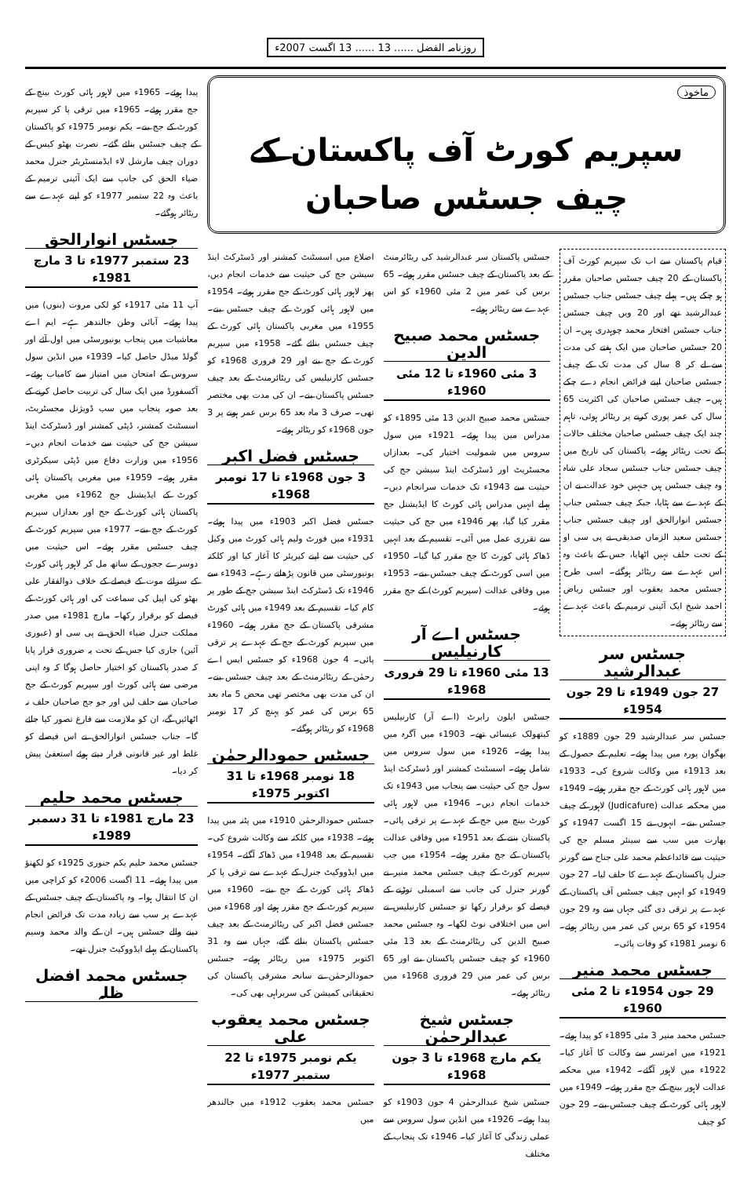روزنامہ الفضل ...... 13 ...... 13 اگست 2007ء
ماخوذ
سپریم کورٹ آف پاکستان کے چیف جسٹس صاحبان
قیام پاکستان سے اب تک سپریم کورٹ آف پاکستان کے 20 چیف جسٹس صاحبان مقرر ہو چکے ہیں۔ پہلے چیف جسٹس جناب جسٹس عبدالرشید تھے اور 20 ویں چیف جسٹس جناب جسٹس افتخار محمد چوہدری ہیں۔ ان 20 جسٹس صاحبان میں ایک ہفتے کی مدت سے لے کر 8 سال کی مدت تک کے چیف جسٹس صاحبان اپنے فرائض انجام دے چکے ہیں۔ چیف جسٹس صاحبان کی اکثریت 65 سال کی عمر پوری کرنے پر ریٹائر ہوئی، تاہم چند ایک چیف جسٹس صاحبان مختلف حالات کے تحت ریٹائر ہوئے۔ پاکستان کی تاریخ میں چیف جسٹس جناب جسٹس سجاد علی شاہ وہ چیف جسٹس ہیں جنہیں خود عدالت نے ان کے عہدے سے ہٹایا، جبکہ چیف جسٹس جناب جسٹس انوارالحق اور چیف جسٹس جناب جسٹس سعید الزماں صدیقی نے پی سی او کے تحت حلف نہیں اٹھایا، جس کے باعث وہ اس عہدے سے ریٹائر ہوگئے۔ اسی طرح جسٹس محمد یعقوب اور جسٹس ریاض احمد شیخ ایک آئینی ترمیم کے باعث عہدے سے ریٹائر ہوئے۔
جسٹس سر عبدالرشید
27 جون 1949ء تا 29 جون 1954ء
جسٹس سر عبدالرشید 29 جون 1889ء کو بھگوان پورہ میں پیدا ہوئے۔ تعلیم کے حصول کے بعد 1913ء میں وکالت شروع کی۔ 1933ء میں لاہور ہائی کورٹ کے جج مقرر ہوئے۔ 1949ء میں محکمہ عدالت (Judicafure) لاہور کے چیف جسٹس بنے۔ انہوں نے 15 اگست 1947ء کو بھارت میں سب سے سینئر مسلم جج کی حیثیت سے قائداعظم محمد علی جناح سے گورنر جنرل پاکستان کے عہدے کا حلف لیا۔ 27 جون 1949ء کو انہیں چیف جسٹس آف پاکستان کے عہدے پر ترقی دی گئی جہاں سے وہ 29 جون 1954ء کو 65 برس کی عمر میں ریٹائر ہوئے۔ 6 نومبر 1981ء کو وفات پائی۔
جسٹس محمد منیر
29 جون 1954ء تا 2 مئی 1960ء
جسٹس محمد منیر 3 مئی 1895ء کو پیدا ہوئے۔ 1921ء میں امرتسر سے وکالت کا آغاز کیا۔ 1922ء میں لاہور آگئے۔ 1942ء میں محکمہ عدالت لاہور بینچ کے جج مقرر ہوئے۔ 1949ء میں لاہور ہائی کورٹ کے چیف جسٹس بنے۔ 29 جون کو چیف
جسٹس پاکستان سر عبدالرشید کی ریٹائرمنٹ کے بعد پاکستان کے چیف جسٹس مقرر ہوئے۔ 65 برس کی عمر میں 2 مئی 1960ء کو اس عہدے سے ریٹائر ہوئے۔
جسٹس محمد صبیح الدین
3 مئی 1960ء تا 12 مئی 1960ء
جسٹس محمد صبیح الدین 13 مئی 1895ء کو مدراس میں پیدا ہوئے۔ 1921ء میں سول سروس میں شمولیت اختیار کی۔ بعدازاں مجسٹریٹ اور ڈسٹرکٹ اینڈ سیشن جج کی حیثیت سے 1943ء تک خدمات سرانجام دیں۔ پہلے انہیں مدراس ہائی کورٹ کا ایڈیشنل جج مقرر کیا گیا، پھر 1946ء میں جج کی حیثیت سے تقرری عمل میں آئی۔ تقسیم کے بعد انہیں ڈھاکہ ہائی کورٹ کا جج مقرر کیا گیا۔ 1950ء میں اسی کورٹ کے چیف جسٹس بنے۔ 1953ء میں وفاقی عدالت (سپریم کورٹ) کے جج مقرر ہوئے۔
جسٹس اے آر کارنیلیس
13 مئی 1960ء تا 29 فروری 1968ء
جسٹس ایلون رابرٹ (اے آر) کارنیلیس کیتھولک عیسائی تھے۔ 1903ء میں آگرہ میں پیدا ہوئے۔ 1926ء میں سول سروس میں شامل ہوئے۔ اسسٹنٹ کمشنر اور ڈسٹرکٹ اینڈ سول جج کی حیثیت سے پنجاب میں 1943ء تک خدمات انجام دیں۔ 1946ء میں لاہور ہائی کورٹ بینچ میں جج کے عہدے پر ترقی پائی۔ پاکستان بننے کے بعد 1951ء میں وفاقی عدالت پاکستان کے جج مقرر ہوئے۔ 1954ء میں جب سپریم کورٹ کے چیف جسٹس محمد منیر نے گورنر جنرل کی جانب سے اسمبلی توڑنے کے فیصلے کو برقرار رکھا تو جسٹس کارنیلیس نے اس میں اختلافی نوٹ لکھا۔ وہ جسٹس محمد صبیح الدین کی ریٹائرمنٹ کے بعد 13 مئی 1960ء کو چیف جسٹس پاکستان بنے اور 65 برس کی عمر میں 29 فروری 1968ء میں ریٹائر ہوئے۔
جسٹس شیخ عبدالرحمٰن
یکم مارچ 1968ء تا 3 جون 1968ء
جسٹس شیخ عبدالرحمٰن 4 جون 1903ء کو پیدا ہوئے۔ 1926ء میں انڈین سول سروس سے عملی زندگی کا آغاز کیا۔ 1946ء تک پنجاب کے مختلف
اضلاع میں اسسٹنٹ کمشنر اور ڈسٹرکٹ اینڈ سیشن جج کی حیثیت سے خدمات انجام دیں، پھر لاہور ہائی کورٹ کے جج مقرر ہوئے۔ 1954ء میں لاہور ہائی کورٹ کے چیف جسٹس بنے۔ 1955ء میں مغربی پاکستان ہائی کورٹ کے چیف جسٹس بنائے گئے۔ 1958ء میں سپریم کورٹ کے جج بنے اور 29 فروری 1968ء کو جسٹس کارنیلیس کی ریٹائرمنٹ کے بعد چیف جسٹس پاکستان بنے۔ ان کی مدت بھی مختصر تھی۔ صرف 3 ماہ بعد 65 برس عمر ہونے پر 3 جون 1968ء کو ریٹائر ہوئے۔
جسٹس فضل اکبر
3 جون 1968ء تا 17 نومبر 1968ء
جسٹس فضل اکبر 1903ء میں پیدا ہوئے۔ 1931ء میں فورٹ ولیم ہائی کورٹ میں وکیل کی حیثیت سے اپنے کیریئر کا آغاز کیا اور کلکتہ یونیورسٹی میں قانون پڑھاتے رہے۔ 1943ء سے 1946ء تک ڈسٹرکٹ اینڈ سیشن جج کے طور پر کام کیا۔ تقسیم کے بعد 1949ء میں ہائی کورٹ مشرقی پاکستان کے جج مقرر ہوئے۔ 1960ء میں سپریم کورٹ کے جج کے عہدے پر ترقی پائی۔ 4 جون 1968ء کو جسٹس ایس اے رحمٰن کے ریٹائرمنٹ کے بعد چیف جسٹس بنے۔ ان کی مدت بھی مختصر تھی محض 5 ماہ بعد 65 برس کی عمر کو پہنچ کر 17 نومبر 1968ء کو ریٹائر ہوگئے۔
جسٹس حمودالرحمٰن
18 نومبر 1968ء تا 31 اکتوبر 1975ء
جسٹس حمودالرحمٰن 1910ء میں پٹنہ میں پیدا ہوئے۔ 1938ء میں کلکتہ سے وکالت شروع کی۔ تقسیم کے بعد 1948ء میں ڈھاکہ آگئے۔ 1954ء میں ایڈووکیٹ جنرل کے عہدے سے ترقی پا کر ڈھاکہ ہائی کورٹ کے جج بنے۔ 1960ء میں سپریم کورٹ کے جج مقرر ہوئے اور 1968ء میں جسٹس فضل اکبر کی ریٹائرمنٹ کے بعد چیف جسٹس پاکستان بنائے گئے، جہاں سے وہ 31 اکتوبر 1975ء میں ریٹائر ہوئے۔ جسٹس حمودالرحمٰن نے سانحہ مشرقی پاکستان کی تحقیقاتی کمیشن کی سربراہی بھی کی۔
جسٹس محمد یعقوب علی
یکم نومبر 1975ء تا 22 ستمبر 1977ء
جسٹس محمد یعقوب 1912ء میں جالندھر میں
پیدا ہوئے۔ 1965ء میں لاہور ہائی کورٹ بینچ کے جج مقرر ہوئے۔ 1965ء میں ترقی پا کر سپریم کورٹ کے جج بنے۔ یکم نومبر 1975ء کو پاکستان کے چیف جسٹس بنائے گئے۔ نصرت بھٹو کیس کے دوران چیف مارشل لاء ایڈمنسٹریٹر جنرل محمد ضیاء الحق کی جانب سے ایک آئینی ترمیم کے باعث وہ 22 ستمبر 1977ء کو اپنے عہدے سے ریٹائر ہوگئے۔
جسٹس انوارالحق
23 ستمبر 1977ء تا 3 مارچ 1981ء
آپ 11 مئی 1917ء کو لکی مروت (بنوں) میں پیدا ہوئے۔ آبائی وطن جالندھر ہے۔ ایم اے معاشیات میں پنجاب یونیورسٹی میں اول آئے اور گولڈ میڈل حاصل کیا۔ 1939ء میں انڈین سول سروس کے امتحان میں امتیاز سے کامیاب ہوئے۔ آکسفورڈ میں ایک سال کی تربیت حاصل کرنے کے بعد صوبہ پنجاب میں سب ڈویژنل مجسٹریٹ، اسسٹنٹ کمشنر، ڈپٹی کمشنر اور ڈسٹرکٹ اینڈ سیشن جج کی حیثیت سے خدمات انجام دیں۔ 1956ء میں وزارت دفاع میں ڈپٹی سیکرٹری مقرر ہوئے۔ 1959ء میں مغربی پاکستان ہائی کورٹ کے ایڈیشنل جج 1962ء میں مغربی پاکستان ہائی کورٹ کے جج اور بعدازاں سپریم کورٹ کے جج بنے۔ 1977ء میں سپریم کورٹ کے چیف جسٹس مقرر ہوئے۔ اس حیثیت میں دوسرے ججوں کے ساتھ مل کر لاہور ہائی کورٹ کے سزائے موت کے فیصلے کے خلاف ذوالفقار علی بھٹو کی اپیل کی سماعت کی اور ہائی کورٹ کے فیصلے کو برقرار رکھا۔ مارچ 1981ء میں صدر مملکت جنرل ضیاء الحق نے پی سی او (عبوری آئین) جاری کیا جس کے تحت یہ ضروری قرار پایا کہ صدر پاکستان کو اختیار حاصل ہوگا کہ وہ اپنی مرضی سے ہائی کورٹ اور سپریم کورٹ کے جج صاحبان سے حلف لیں اور جو جج صاحبان حلف نہ اٹھائیں گے، ان کو ملازمت سے فارغ تصور کیا جائے گا۔ جناب جسٹس انوارالحق نے اس فیصلے کو غلط اور غیر قانونی قرار دیتے ہوئے استعفیٰ پیش کر دیا۔
جسٹس محمد حلیم
23 مارچ 1981ء تا 31 دسمبر 1989ء
جسٹس محمد حلیم یکم جنوری 1925ء کو لکھنؤ میں پیدا ہوئے۔ 11 اگست 2006ء کو کراچی میں ان کا انتقال ہوا۔ وہ پاکستان کے چیف جسٹس کے عہدے پر سب سے زیادہ مدت تک فرائض انجام دینے والے جسٹس ہیں۔ ان کے والد محمد وسیم پاکستان کے پہلے ایڈووکیٹ جنرل تھے۔
جسٹس محمد افضل ظلہ